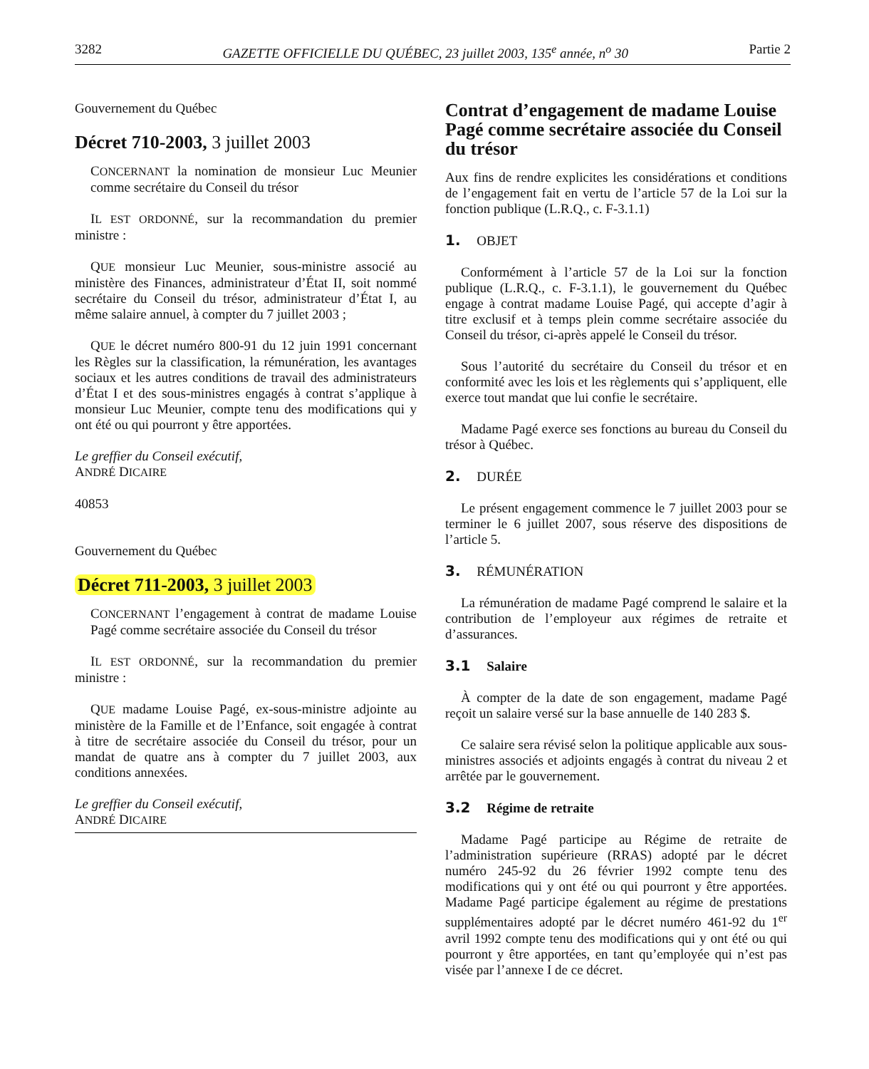3282 GAZETTE OFFICIELLE DU QUÉBEC, 23 juillet 2003, 135<sup>e</sup> année, n<sup>o</sup> 30 Partie 2
Gouvernement du Québec
Décret 710-2003, 3 juillet 2003
CONCERNANT la nomination de monsieur Luc Meunier comme secrétaire du Conseil du trésor
IL EST ORDONNÉ, sur la recommandation du premier ministre :
QUE monsieur Luc Meunier, sous-ministre associé au ministère des Finances, administrateur d’État II, soit nommé secrétaire du Conseil du trésor, administrateur d’État I, au même salaire annuel, à compter du 7 juillet 2003 ;
QUE le décret numéro 800-91 du 12 juin 1991 concernant les Règles sur la classification, la rémunération, les avantages sociaux et les autres conditions de travail des administrateurs d’État I et des sous-ministres engagés à contrat s’applique à monsieur Luc Meunier, compte tenu des modifications qui y ont été ou qui pourront y être apportées.
Le greffier du Conseil exécutif,
ANDRÉ DICAIRE
40853
Gouvernement du Québec
Décret 711-2003, 3 juillet 2003
CONCERNANT l’engagement à contrat de madame Louise Pagé comme secrétaire associée du Conseil du trésor
IL EST ORDONNÉ, sur la recommandation du premier ministre :
QUE madame Louise Pagé, ex-sous-ministre adjointe au ministère de la Famille et de l’Enfance, soit engagée à contrat à titre de secrétaire associée du Conseil du trésor, pour un mandat de quatre ans à compter du 7 juillet 2003, aux conditions annexées.
Le greffier du Conseil exécutif,
ANDRÉ DICAIRE
Contrat d’engagement de madame Louise Pagé comme secrétaire associée du Conseil du trésor
Aux fins de rendre explicites les considérations et conditions de l’engagement fait en vertu de l’article 57 de la Loi sur la fonction publique (L.R.Q., c. F-3.1.1)
1. OBJET
Conformément à l’article 57 de la Loi sur la fonction publique (L.R.Q., c. F-3.1.1), le gouvernement du Québec engage à contrat madame Louise Pagé, qui accepte d’agir à titre exclusif et à temps plein comme secrétaire associée du Conseil du trésor, ci-après appelé le Conseil du trésor.
Sous l’autorité du secrétaire du Conseil du trésor et en conformité avec les lois et les règlements qui s’appliquent, elle exerce tout mandat que lui confie le secrétaire.
Madame Pagé exerce ses fonctions au bureau du Conseil du trésor à Québec.
2. DURÉE
Le présent engagement commence le 7 juillet 2003 pour se terminer le 6 juillet 2007, sous réserve des dispositions de l’article 5.
3. RÉMUNÉRATION
La rémunération de madame Pagé comprend le salaire et la contribution de l’employeur aux régimes de retraite et d’assurances.
3.1 Salaire
À compter de la date de son engagement, madame Pagé reçoit un salaire versé sur la base annuelle de 140 283 $.
Ce salaire sera révisé selon la politique applicable aux sous-ministres associés et adjoints engagés à contrat du niveau 2 et arrêtée par le gouvernement.
3.2 Régime de retraite
Madame Pagé participe au Régime de retraite de l’administration supérieure (RRAS) adopté par le décret numéro 245-92 du 26 février 1992 compte tenu des modifications qui y ont été ou qui pourront y être apportées. Madame Pagé participe également au régime de prestations supplémentaires adopté par le décret numéro 461-92 du 1<sup>er</sup> avril 1992 compte tenu des modifications qui y ont été ou qui pourront y être apportées, en tant qu’employée qui n’est pas visée par l’annexe I de ce décret.